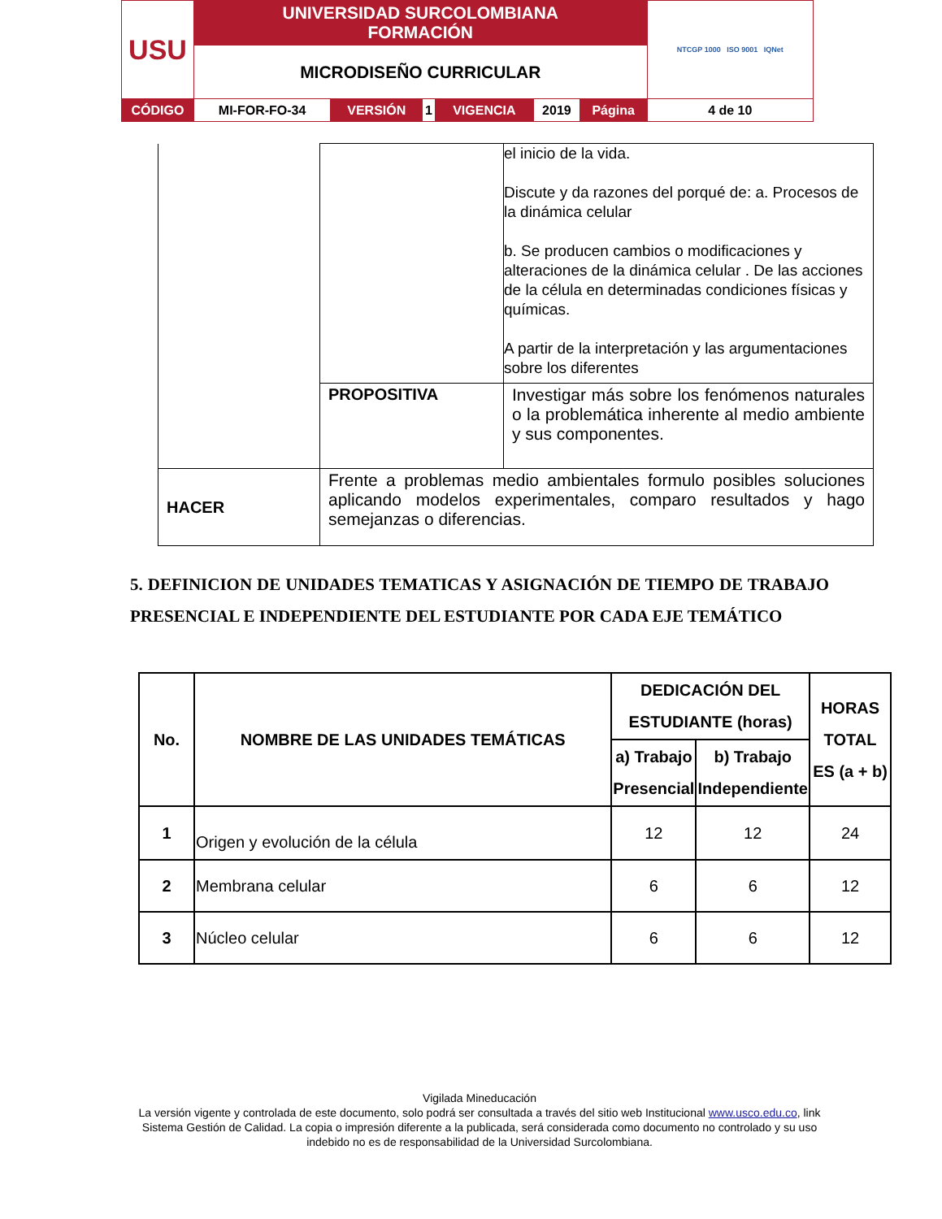| USU | UNIVERSIDAD SURCOLOMBIANA FORMACIÓN | | | | | | NTCGP 1000 ISO 9001 IQNet |
| | MICRODISEÑO CURRICULAR | | | | | | |
| CÓDIGO | MI-FOR-FO-34 | VERSIÓN | 1 | VIGENCIA | 2019 | Página | 4 de 10 |
| | | el inicio de la vida. Discute y da razones del porqué de: a. Procesos de la dinámica celular b. Se producen cambios o modificaciones y alteraciones de la dinámica celular . De las acciones de la célula en determinadas condiciones físicas y químicas. A partir de la interpretación y las argumentaciones sobre los diferentes |
| | PROPOSITIVA | Investigar más sobre los fenómenos naturales o la problemática inherente al medio ambiente y sus componentes. |
| HACER | Frente a problemas medio ambientales formulo posibles soluciones aplicando modelos experimentales, comparo resultados y hago semejanzas o diferencias. | |
5. DEFINICION DE UNIDADES TEMATICAS Y ASIGNACIÓN DE TIEMPO DE TRABAJO PRESENCIAL E INDEPENDIENTE DEL ESTUDIANTE POR CADA EJE TEMÁTICO
| No. | NOMBRE DE LAS UNIDADES TEMÁTICAS | DEDICACIÓN DEL ESTUDIANTE (horas) | | HORAS TOTAL ES (a + b) |
| --- | --- | --- | --- | --- |
| | | a) Trabajo Presencial | b) Trabajo Independiente | |
| 1 | Origen y evolución de la célula | 12 | 12 | 24 |
| 2 | Membrana celular | 6 | 6 | 12 |
| 3 | Núcleo celular | 6 | 6 | 12 |
Vigilada Mineducación
La versión vigente y controlada de este documento, solo podrá ser consultada a través del sitio web Institucional www.usco.edu.co, link Sistema Gestión de Calidad. La copia o impresión diferente a la publicada, será considerada como documento no controlado y su uso indebido no es de responsabilidad de la Universidad Surcolombiana.